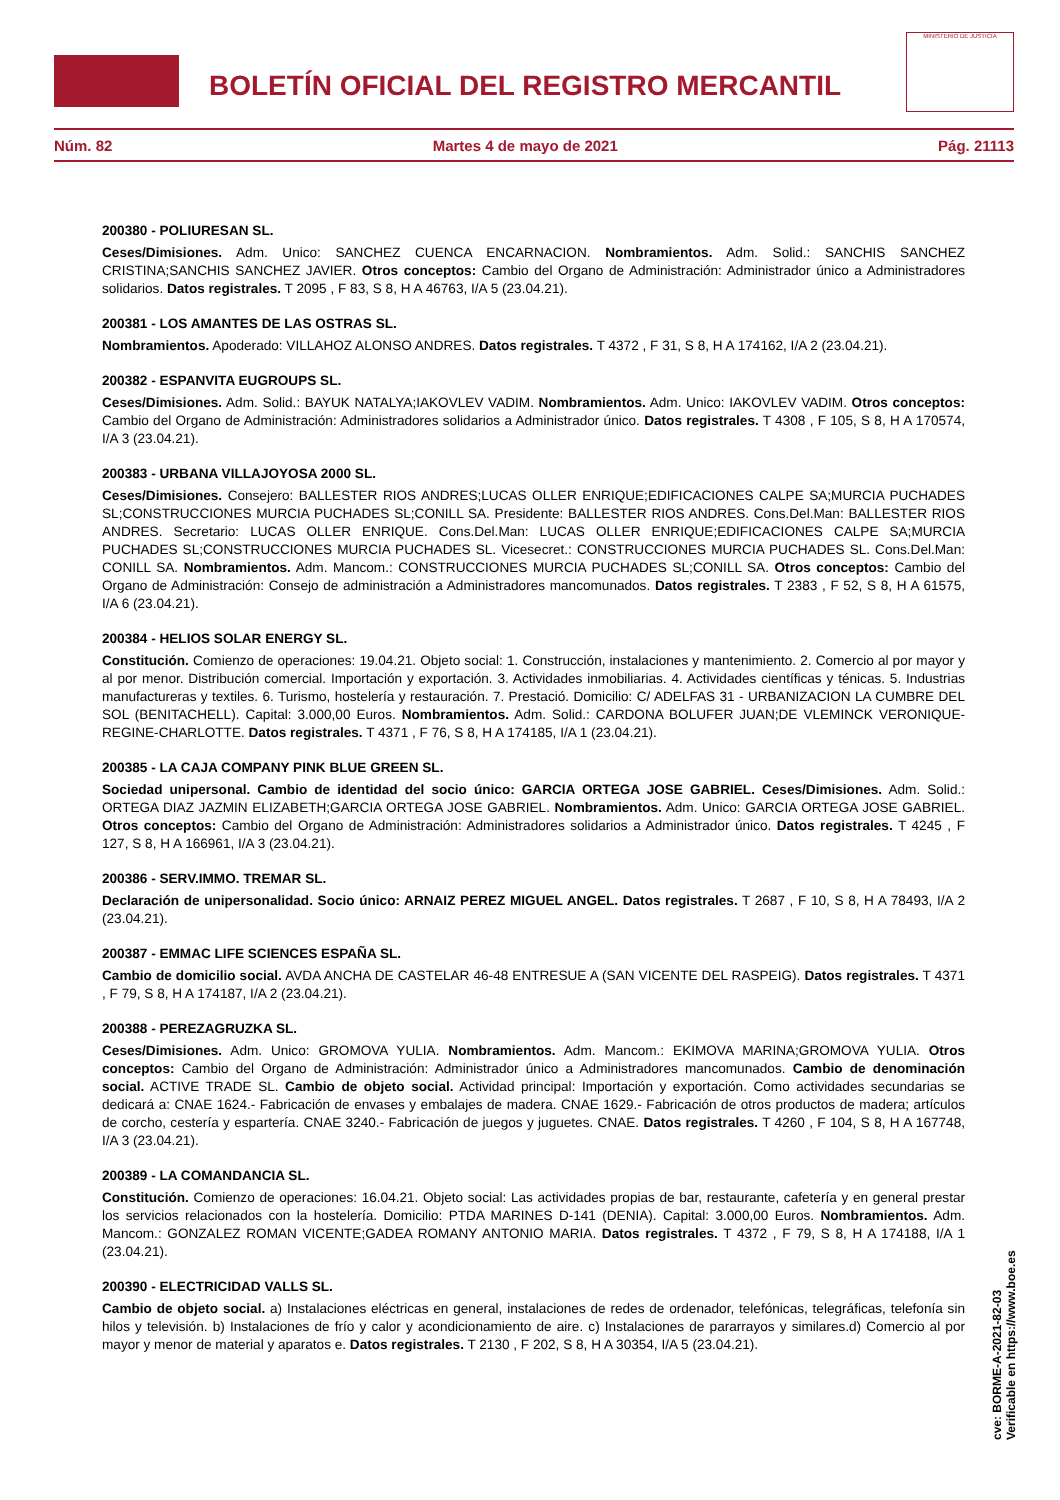BOLETÍN OFICIAL DEL REGISTRO MERCANTIL
MINISTERIO DE JUSTICIA
Núm. 82 Martes 4 de mayo de 2021 Pág. 21113
200380 - POLIURESAN SL.
Ceses/Dimisiones. Adm. Unico: SANCHEZ CUENCA ENCARNACION. Nombramientos. Adm. Solid.: SANCHIS SANCHEZ CRISTINA;SANCHIS SANCHEZ JAVIER. Otros conceptos: Cambio del Organo de Administración: Administrador único a Administradores solidarios. Datos registrales. T 2095 , F 83, S 8, H A 46763, I/A 5 (23.04.21).
200381 - LOS AMANTES DE LAS OSTRAS SL.
Nombramientos. Apoderado: VILLAHOZ ALONSO ANDRES. Datos registrales. T 4372 , F 31, S 8, H A 174162, I/A 2 (23.04.21).
200382 - ESPANVITA EUGROUPS SL.
Ceses/Dimisiones. Adm. Solid.: BAYUK NATALYA;IAKOVLEV VADIM. Nombramientos. Adm. Unico: IAKOVLEV VADIM. Otros conceptos: Cambio del Organo de Administración: Administradores solidarios a Administrador único. Datos registrales. T 4308 , F 105, S 8, H A 170574, I/A 3 (23.04.21).
200383 - URBANA VILLAJOYOSA 2000 SL.
Ceses/Dimisiones. Consejero: BALLESTER RIOS ANDRES;LUCAS OLLER ENRIQUE;EDIFICACIONES CALPE SA;MURCIA PUCHADES SL;CONSTRUCCIONES MURCIA PUCHADES SL;CONILL SA. Presidente: BALLESTER RIOS ANDRES. Cons.Del.Man: BALLESTER RIOS ANDRES. Secretario: LUCAS OLLER ENRIQUE. Cons.Del.Man: LUCAS OLLER ENRIQUE;EDIFICACIONES CALPE SA;MURCIA PUCHADES SL;CONSTRUCCIONES MURCIA PUCHADES SL. Vicesecret.: CONSTRUCCIONES MURCIA PUCHADES SL. Cons.Del.Man: CONILL SA. Nombramientos. Adm. Mancom.: CONSTRUCCIONES MURCIA PUCHADES SL;CONILL SA. Otros conceptos: Cambio del Organo de Administración: Consejo de administración a Administradores mancomunados. Datos registrales. T 2383 , F 52, S 8, H A 61575, I/A 6 (23.04.21).
200384 - HELIOS SOLAR ENERGY SL.
Constitución. Comienzo de operaciones: 19.04.21. Objeto social: 1. Construcción, instalaciones y mantenimiento. 2. Comercio al por mayor y al por menor. Distribución comercial. Importación y exportación. 3. Actividades inmobiliarias. 4. Actividades científicas y ténicas. 5. Industrias manufactureras y textiles. 6. Turismo, hostelería y restauración. 7. Prestació. Domicilio: C/ ADELFAS 31 - URBANIZACION LA CUMBRE DEL SOL (BENITACHELL). Capital: 3.000,00 Euros. Nombramientos. Adm. Solid.: CARDONA BOLUFER JUAN;DE VLEMINCK VERONIQUE-REGINE-CHARLOTTE. Datos registrales. T 4371 , F 76, S 8, H A 174185, I/A 1 (23.04.21).
200385 - LA CAJA COMPANY PINK BLUE GREEN SL.
Sociedad unipersonal. Cambio de identidad del socio único: GARCIA ORTEGA JOSE GABRIEL. Ceses/Dimisiones. Adm. Solid.: ORTEGA DIAZ JAZMIN ELIZABETH;GARCIA ORTEGA JOSE GABRIEL. Nombramientos. Adm. Unico: GARCIA ORTEGA JOSE GABRIEL. Otros conceptos: Cambio del Organo de Administración: Administradores solidarios a Administrador único. Datos registrales. T 4245 , F 127, S 8, H A 166961, I/A 3 (23.04.21).
200386 - SERV.IMMO. TREMAR SL.
Declaración de unipersonalidad. Socio único: ARNAIZ PEREZ MIGUEL ANGEL. Datos registrales. T 2687 , F 10, S 8, H A 78493, I/A 2 (23.04.21).
200387 - EMMAC LIFE SCIENCES ESPAÑA SL.
Cambio de domicilio social. AVDA ANCHA DE CASTELAR 46-48 ENTRESUE A (SAN VICENTE DEL RASPEIG). Datos registrales. T 4371 , F 79, S 8, H A 174187, I/A 2 (23.04.21).
200388 - PEREZAGRUZKA SL.
Ceses/Dimisiones. Adm. Unico: GROMOVA YULIA. Nombramientos. Adm. Mancom.: EKIMOVA MARINA;GROMOVA YULIA. Otros conceptos: Cambio del Organo de Administración: Administrador único a Administradores mancomunados. Cambio de denominación social. ACTIVE TRADE SL. Cambio de objeto social. Actividad principal: Importación y exportación. Como actividades secundarias se dedicará a: CNAE 1624.- Fabricación de envases y embalajes de madera. CNAE 1629.- Fabricación de otros productos de madera; artículos de corcho, cestería y espartería. CNAE 3240.- Fabricación de juegos y juguetes. CNAE. Datos registrales. T 4260 , F 104, S 8, H A 167748, I/A 3 (23.04.21).
200389 - LA COMANDANCIA SL.
Constitución. Comienzo de operaciones: 16.04.21. Objeto social: Las actividades propias de bar, restaurante, cafetería y en general prestar los servicios relacionados con la hostelería. Domicilio: PTDA MARINES D-141 (DENIA). Capital: 3.000,00 Euros. Nombramientos. Adm. Mancom.: GONZALEZ ROMAN VICENTE;GADEA ROMANY ANTONIO MARIA. Datos registrales. T 4372 , F 79, S 8, H A 174188, I/A 1 (23.04.21).
200390 - ELECTRICIDAD VALLS SL.
Cambio de objeto social. a) Instalaciones eléctricas en general, instalaciones de redes de ordenador, telefónicas, telegráficas, telefonía sin hilos y televisión. b) Instalaciones de frío y calor y acondicionamiento de aire. c) Instalaciones de pararrayos y similares.d) Comercio al por mayor y menor de material y aparatos e. Datos registrales. T 2130 , F 202, S 8, H A 30354, I/A 5 (23.04.21).
cve: BORME-A-2021-82-03
Verificable en https://www.boe.es